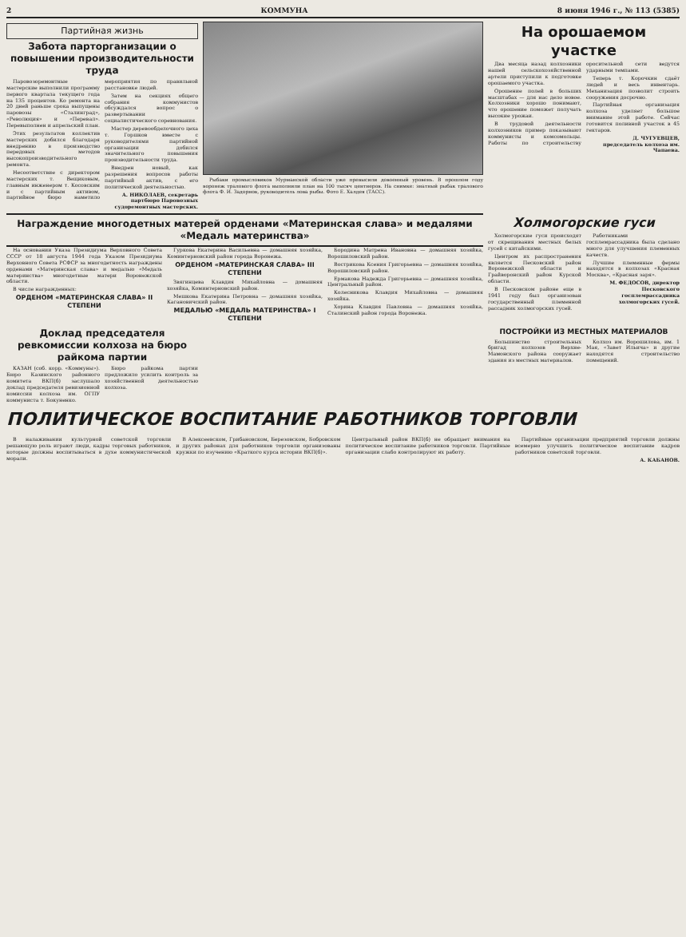2 КОММУНА 8 июня 1946 г., № 113 (5385)
Партийная жизнь
Забота парторганизации о повышении производительности труда
Паровозоремонтные мастерские выполнили программу первого квартала текущего года на 135 процентов. Ко ремонта на 20 дней раньше срока выпущены паровозы «Сталинград», «Революция» и «Перевал». Перевыполнен и апрельский план.
Этих результатов коллектив мастерских добился благодаря внедрению в производство передовых методов высокопроизводительного ремонта.
Несоответствие с директором мастерских т. Вещиковым, главным инженером т. Косовским и с партийным активом, партийное бюро наметило мероприятия по правильной расстановке людей.
Затем на секциях общего собрания коммунистов обсуждался вопрос о развертывании социалистического соревнования.
Мастер деревообделочного цеха т. Горшков вместе с руководителями партийной организации добился значительного повышения производительности труда.
Внедрен новый, как разрешения вопросов работы партийный актив, с его политической деятельностью.
А. НИКОЛАЕВ, секретарь партбюро Паровозных судоремонтных мастерских.
Рыбаки промысловиков Мурманской области уже превысили довоенный уровень. В прошлом году воронеж тралового флота выполнили план на 100 тысяч центнеров. На снимке: знатный рыбак тралового флота Ф. И. Задорнов, руководитель лова рыбы. Фото Е. Халдея (ТАСС).
На орошаемом участке
Два месяца назад колхозники нашей сельскохозяйственной артели приступили к подготовке орошаемого участка.
Орошение полей в больших масштабах — для нас дело новое. Колхозники хорошо понимают, что орошение поможет получать высокие урожаи.
В трудовой деятельности колхозников пример показывают коммунисты и комсомольцы. Работы по строительству оросительной сети ведутся ударными темпами.
Теперь т. Корочкин сдаёт людей и весь инвентарь. Механизация позволит строить сооружения досрочно.
Партийная организация колхоза уделяет большое внимание этой работе. Сейчас готовится поливной участок в 45 гектаров.
Д. ЧУГУЕВЦЕВ, председатель колхоза им. Чапаева.
Награждение многодетных матерей орденами «Материнская слава» и медалями «Медаль материнства»
На основании Указа Президиума Верховного Совета СССР от 18 августа 1944 года Указом Президиума Верховного Совета РСФСР за многодетность награждены орденами «Материнская слава» и медалью «Медаль материнства» многодетные матери Воронежской области.
В числе награжденных:
ОРДЕНОМ «МАТЕРИНСКАЯ СЛАВА» II СТЕПЕНИ
Гуркова Екатерина Васильевна — домашняя хозяйка, Коминтерновский район города Воронежа.
ОРДЕНОМ «МАТЕРИНСКАЯ СЛАВА» III СТЕПЕНИ
Звягинцева Клавдия Михайловна — домашняя хозяйка, Коминтерновский район.
Мешкова Екатерина Петровна — домашняя хозяйка, Кагановичский район.
МЕДАЛЬЮ «МЕДАЛЬ МАТЕРИНСТВА» I СТЕПЕНИ
Бородина Матрена Ивановна — домашняя хозяйка, Ворошиловский район.
Вострикова Ксения Григорьевна — домашняя хозяйка, Ворошиловский район.
Ермакова Надежда Григорьевна — домашняя хозяйка, Центральный район.
Колесникова Клавдия Михайловна — домашняя хозяйка.
Хорина Клавдия Павловна — домашняя хозяйка, Сталинский район города Воронежа.
Холмогорские гуси
Холмогорские гуси происходят от скрещивания местных белых гусей с китайскими.
Центром их распространения является Песковский район Воронежской области и Грайворонский район Курской области.
В Песковском районе еще в 1941 году был организован государственный племенной рассадник холмогорских гусей.
Работниками госплемрассадника была сделано много для улучшения племенных качеств.
Лучшие племенные фермы находятся в колхозах «Красная Москва», «Красная заря».
М. ФЕДОСОВ, директор Песковского госплемрассадника холмогорских гусей.
Доклад председателя ревкомиссии колхоза на бюро райкома партии
КАЗАН (соб. корр. «Коммуны»). Бюро Казинского районного комитета ВКП(б) заслушало доклад председателя ревизионной комиссии колхоза им. ОГПУ коммуниста т. Бокуненко.
Бюро райкома партии предложило усилить контроль за хозяйственной деятельностью колхоза.
ПОСТРОЙКИ ИЗ МЕСТНЫХ МАТЕРИАЛОВ
Большинство строительных бригад колхозов Верхне-Мамонского района сооружает здания из местных материалов.
Колхоз им. Ворошилова, им. 1 Мая, «Завет Ильича» и другие находятся строительство помещений.
ПОЛИТИЧЕСКОЕ ВОСПИТАНИЕ РАБОТНИКОВ ТОРГОВЛИ
В налаживании культурной советской торговли решающую роль играют люди, кадры торговых работников, которые должны воспитываться в духе коммунистической морали.
В Алексеевском, Грибановском, Березовском, Бобровском и других районах для работников торговли организованы кружки по изучению «Краткого курса истории ВКП(б)».
Центральный район ВКП(б) не обращает внимания на политическое воспитание работников торговли. Партийные организации слабо контролируют их работу.
Партийные организации предприятий торговли должны всемерно улучшить политическое воспитание кадров работников советской торговли.
А. КАБАНОВ.